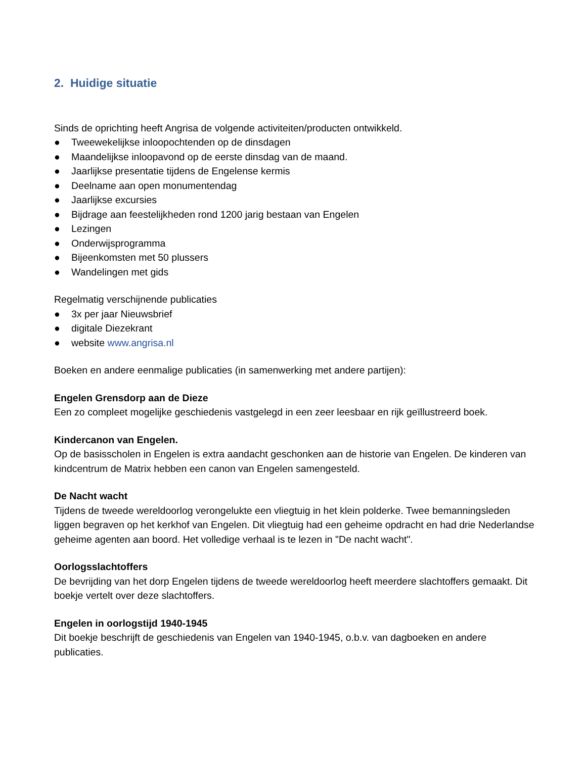2. Huidige situatie
Sinds de oprichting heeft Angrisa de volgende activiteiten/producten ontwikkeld.
● Tweewekelijkse inloopochtenden op de dinsdagen
● Maandelijkse inloopavond op de eerste dinsdag van de maand.
● Jaarlijkse presentatie tijdens de Engelense kermis
● Deelname aan open monumentendag
● Jaarlijkse excursies
● Bijdrage aan feestelijkheden rond 1200 jarig bestaan van Engelen
● Lezingen
● Onderwijsprogramma
● Bijeenkomsten met 50 plussers
● Wandelingen met gids
Regelmatig verschijnende publicaties
● 3x per jaar Nieuwsbrief
● digitale Diezekrant
● website www.angrisa.nl
Boeken en andere eenmalige publicaties (in samenwerking met andere partijen):
Engelen Grensdorp aan de Dieze
Een zo compleet mogelijke geschiedenis vastgelegd in een zeer leesbaar en rijk geïllustreerd boek.
Kindercanon van Engelen.
Op de basisscholen in Engelen is extra aandacht geschonken aan de historie van Engelen. De kinderen van kindcentrum de Matrix hebben een canon van Engelen samengesteld.
De Nacht wacht
Tijdens de tweede wereldoorlog verongelukte een vliegtuig in het klein polderke. Twee bemanningsleden liggen begraven op het kerkhof van Engelen. Dit vliegtuig had een geheime opdracht en had drie Nederlandse geheime agenten aan boord. Het volledige verhaal is te lezen in "De nacht wacht".
Oorlogsslachtoffers
De bevrijding van het dorp Engelen tijdens de tweede wereldoorlog heeft meerdere slachtoffers gemaakt. Dit boekje vertelt over deze slachtoffers.
Engelen in oorlogstijd 1940-1945
Dit boekje beschrijft de geschiedenis van Engelen van 1940-1945, o.b.v. van dagboeken en andere publicaties.